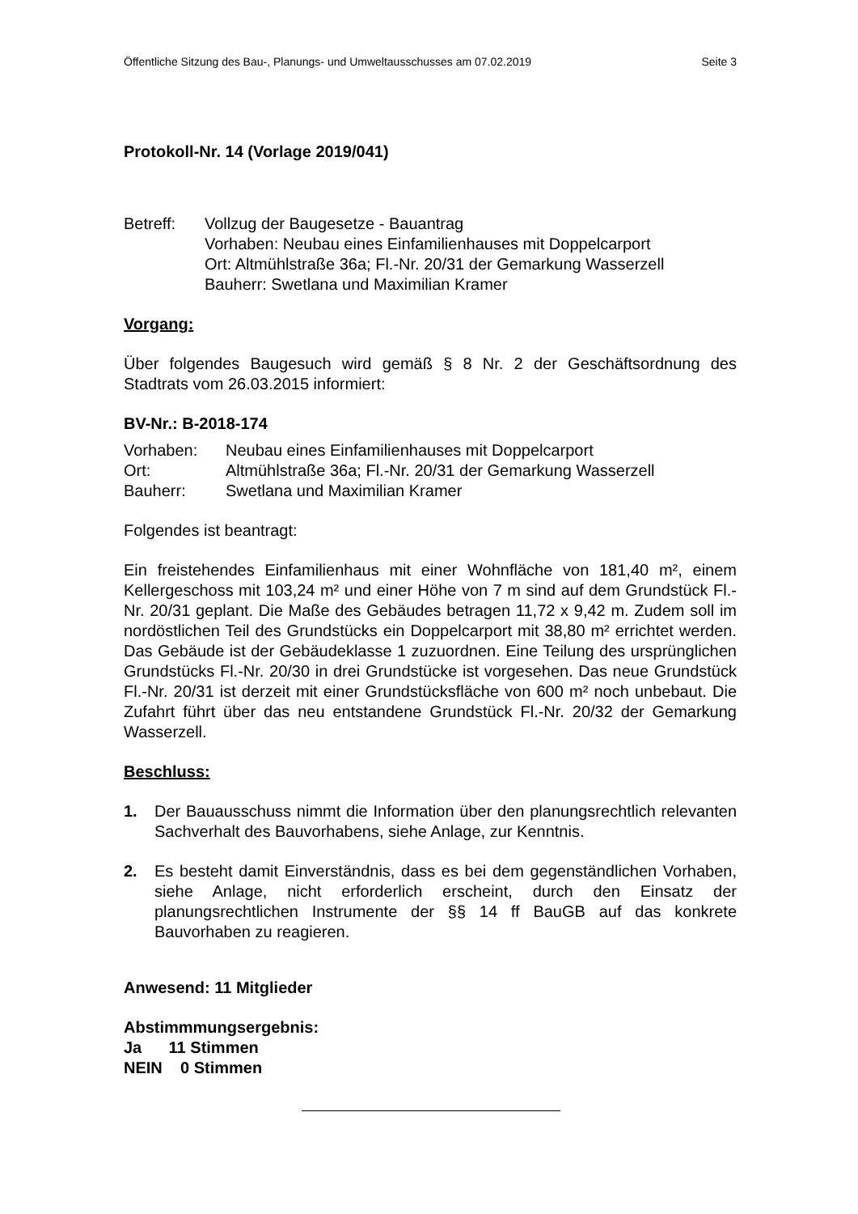Öffentliche Sitzung des Bau-, Planungs- und Umweltausschusses am 07.02.2019 Seite 3
Protokoll-Nr. 14 (Vorlage 2019/041)
Betreff: Vollzug der Baugesetze - Bauantrag
Vorhaben: Neubau eines Einfamilienhauses mit Doppelcarport
Ort: Altmühlstraße 36a; Fl.-Nr. 20/31 der Gemarkung Wasserzell
Bauherr: Swetlana und Maximilian Kramer
Vorgang:
Über folgendes Baugesuch wird gemäß § 8 Nr. 2 der Geschäftsordnung des Stadtrats vom 26.03.2015 informiert:
BV-Nr.: B-2018-174
Vorhaben: Neubau eines Einfamilienhauses mit Doppelcarport
Ort: Altmühlstraße 36a; Fl.-Nr. 20/31 der Gemarkung Wasserzell
Bauherr: Swetlana und Maximilian Kramer
Folgendes ist beantragt:
Ein freistehendes Einfamilienhaus mit einer Wohnfläche von 181,40 m², einem Kellergeschoss mit 103,24 m² und einer Höhe von 7 m sind auf dem Grundstück Fl.-Nr. 20/31 geplant. Die Maße des Gebäudes betragen 11,72 x 9,42 m. Zudem soll im nordöstlichen Teil des Grundstücks ein Doppelcarport mit 38,80 m² errichtet werden. Das Gebäude ist der Gebäudeklasse 1 zuzuordnen. Eine Teilung des ursprünglichen Grundstücks Fl.-Nr. 20/30 in drei Grundstücke ist vorgesehen. Das neue Grundstück Fl.-Nr. 20/31 ist derzeit mit einer Grundstücksfläche von 600 m² noch unbebaut. Die Zufahrt führt über das neu entstandene Grundstück Fl.-Nr. 20/32 der Gemarkung Wasserzell.
Beschluss:
1. Der Bauausschuss nimmt die Information über den planungsrechtlich relevanten Sachverhalt des Bauvorhabens, siehe Anlage, zur Kenntnis.
2. Es besteht damit Einverständnis, dass es bei dem gegenständlichen Vorhaben, siehe Anlage, nicht erforderlich erscheint, durch den Einsatz der planungsrechtlichen Instrumente der §§ 14 ff BauGB auf das konkrete Bauvorhaben zu reagieren.
Anwesend: 11 Mitglieder
Abstimmmungsergebnis:
Ja 11 Stimmen
NEIN 0 Stimmen